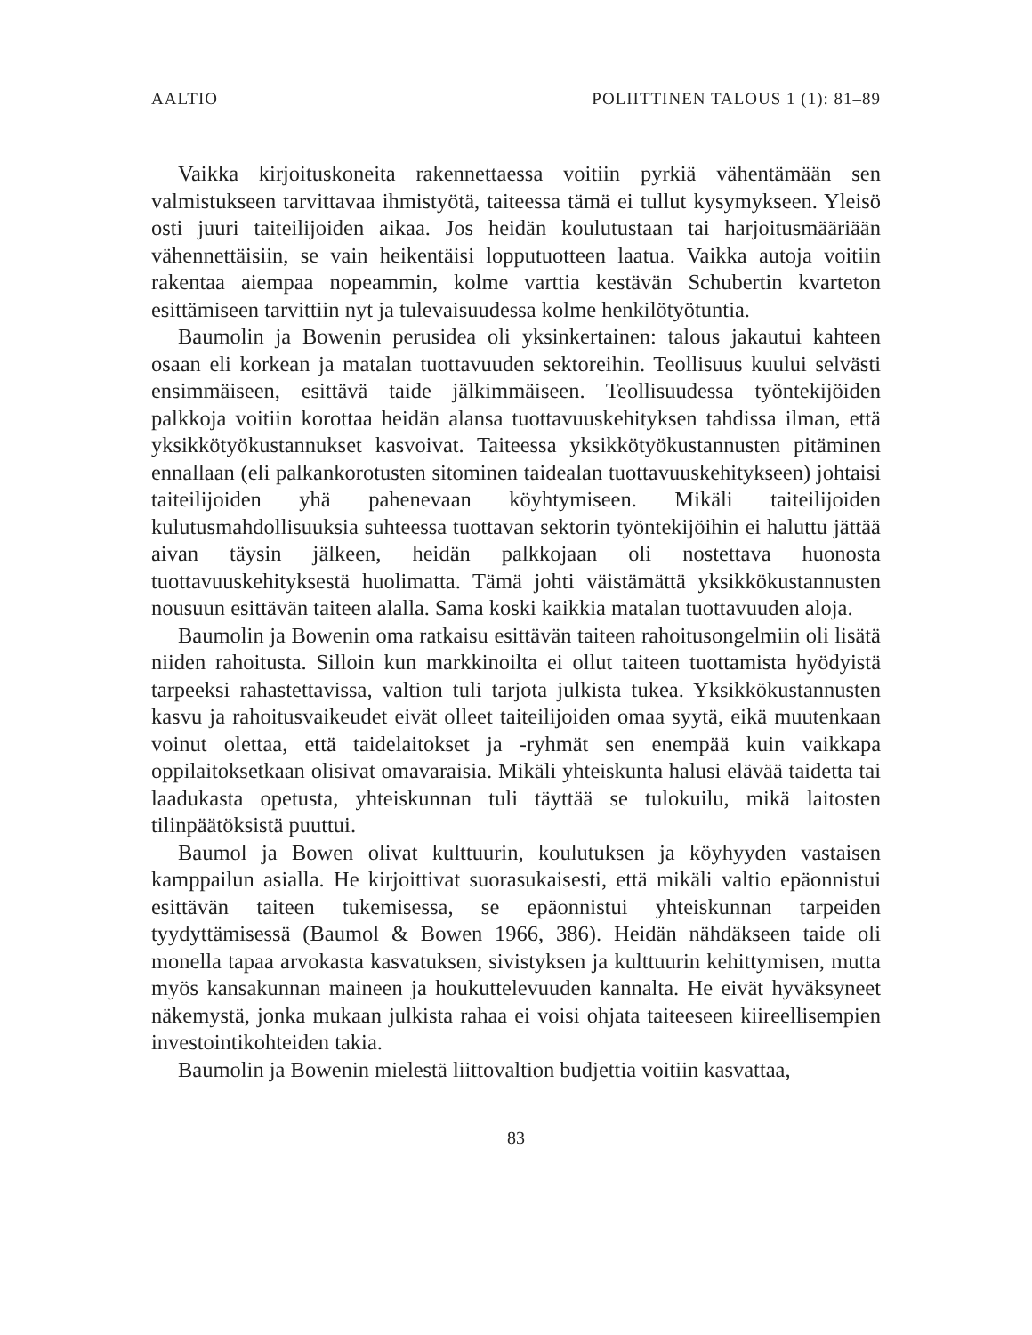AALTIO POLIITTINEN TALOUS 1 (1): 81–89
Vaikka kirjoituskoneita rakennettaessa voitiin pyrkiä vähentämään sen valmistukseen tarvittavaa ihmistyötä, taiteessa tämä ei tullut kysymykseen. Yleisö osti juuri taiteilijoiden aikaa. Jos heidän koulutustaan tai harjoitusmääriään vähennettäisiin, se vain heikentäisi lopputuotteen laatua. Vaikka autoja voitiin rakentaa aiempaa nopeammin, kolme varttia kestävän Schubertin kvarteton esittämiseen tarvittiin nyt ja tulevaisuudessa kolme henkilötyötuntia.
Baumolin ja Bowenin perusidea oli yksinkertainen: talous jakautui kahteen osaan eli korkean ja matalan tuottavuuden sektoreihin. Teollisuus kuului selvästi ensimmäiseen, esittävä taide jälkimmäiseen. Teollisuudessa työntekijöiden palkkoja voitiin korottaa heidän alansa tuottavuuskehityksen tahdissa ilman, että yksikkötyökustannukset kasvoivat. Taiteessa yksikkötyökustannusten pitäminen ennallaan (eli palkankorotusten sitominen taidealan tuottavuuskehitykseen) johtaisi taiteilijoiden yhä pahenevaan köyhtymiseen. Mikäli taiteilijoiden kulutusmahdollisuuksia suhteessa tuottavan sektorin työntekijöihin ei haluttu jättää aivan täysin jälkeen, heidän palkkojaan oli nostettava huonosta tuottavuuskehityksestä huolimatta. Tämä johti väistämättä yksikkökustannusten nousuun esittävän taiteen alalla. Sama koski kaikkia matalan tuottavuuden aloja.
Baumolin ja Bowenin oma ratkaisu esittävän taiteen rahoitusongelmiin oli lisätä niiden rahoitusta. Silloin kun markkinoilta ei ollut taiteen tuottamista hyödyistä tarpeeksi rahastettavissa, valtion tuli tarjota julkista tukea. Yksikkökustannusten kasvu ja rahoitusvaikeudet eivät olleet taiteilijoiden omaa syytä, eikä muutenkaan voinut olettaa, että taidelaitokset ja -ryhmät sen enempää kuin vaikkapa oppilaitoksetkaan olisivat omavaraisia. Mikäli yhteiskunta halusi elävää taidetta tai laadukasta opetusta, yhteiskunnan tuli täyttää se tulokuilu, mikä laitosten tilinpäätöksistä puuttui.
Baumol ja Bowen olivat kulttuurin, koulutuksen ja köyhyyden vastaisen kamppailun asialla. He kirjoittivat suorasukaisesti, että mikäli valtio epäonnistui esittävän taiteen tukemisessa, se epäonnistui yhteiskunnan tarpeiden tyydyttämisessä (Baumol & Bowen 1966, 386). Heidän nähdäkseen taide oli monella tapaa arvokasta kasvatuksen, sivistyksen ja kulttuurin kehittymisen, mutta myös kansakunnan maineen ja houkuttelevuuden kannalta. He eivät hyväksyneet näkemystä, jonka mukaan julkista rahaa ei voisi ohjata taiteeseen kiireellisempien investointikohteiden takia.
Baumolin ja Bowenin mielestä liittovaltion budjettia voitiin kasvattaa,
83